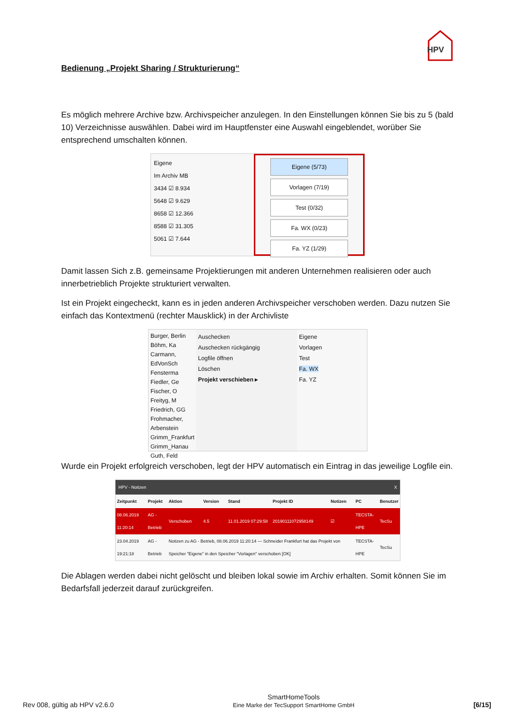HPV
Bedienung „Projekt Sharing / Strukturierung“
Es möglich mehrere Archive bzw. Archivspeicher anzulegen. In den Einstellungen können Sie bis zu 5 (bald 10) Verzeichnisse auswählen. Dabei wird im Hauptfenster eine Auswahl eingeblendet, worüber Sie entsprechend umschalten können.
Eigene
Im Archiv MB
3434 ☑ 8.934
5648 ☑ 9.629
8658 ☑ 12.366
8588 ☑ 31.305
5061 ☑ 7.644
Eigene (5/73)
Vorlagen (7/19)
Test (0/32)
Fa. WX (0/23)
Fa. YZ (1/29)
Damit lassen Sich z.B. gemeinsame Projektierungen mit anderen Unternehmen realisieren oder auch innerbetrieblich Projekte strukturiert verwalten.
Ist ein Projekt eingecheckt, kann es in jeden anderen Archivspeicher verschoben werden. Dazu nutzen Sie einfach das Kontextmenü (rechter Mausklick) in der Archivliste
Burger, Berlin
Böhm, Ka
Carmann,
EdVonSch
Fensterma
Fiedler, Ge
Fischer, O
Freityg, M
Friedrich, GG
Frohmacher, Arbenstein
Grimm_Frankfurt
Grimm_Hanau
Guth, Feld
Auschecken
Auschecken rückgängig
Logfile öffnen
Löschen
Projekt verschieben ▸
Eigene
Vorlagen
Test
Fa. WX
Fa. YZ
Wurde ein Projekt erfolgreich verschoben, legt der HPV automatisch ein Eintrag in das jeweilige Logfile ein.
HPV - Notizen X
| Zeitpunkt | Projekt | Aktion | Version | Stand | Projekt ID | Notizen | PC | Benutzer |
| --- | --- | --- | --- | --- | --- | --- | --- | --- |
| 08.06.2019 11:20:14 | AG - Betrieb | Verschoben | 4.5 | 11.01.2019 07:29:58 | 20190111072958149 | ☑ | TECSTA-HPE | TecSu |
| 23.04.2019 19:21:18 | AG - Betrieb | Notizen zu AG - Betrieb, 08.06.2019 11:20:14 — Schneider Frankfurt hat das Projekt von Speicher "Eigene" in den Speicher "Vorlagen" verschoben [OK] | | | | | TECSTA-HPE | TecSu |
Die Ablagen werden dabei nicht gelöscht und bleiben lokal sowie im Archiv erhalten. Somit können Sie im Bedarfsfall jederzeit darauf zurückgreifen.
Rev 008, gültig ab HPV v2.6.0
SmartHomeTools
Eine Marke der TecSupport SmartHome GmbH
[6/15]